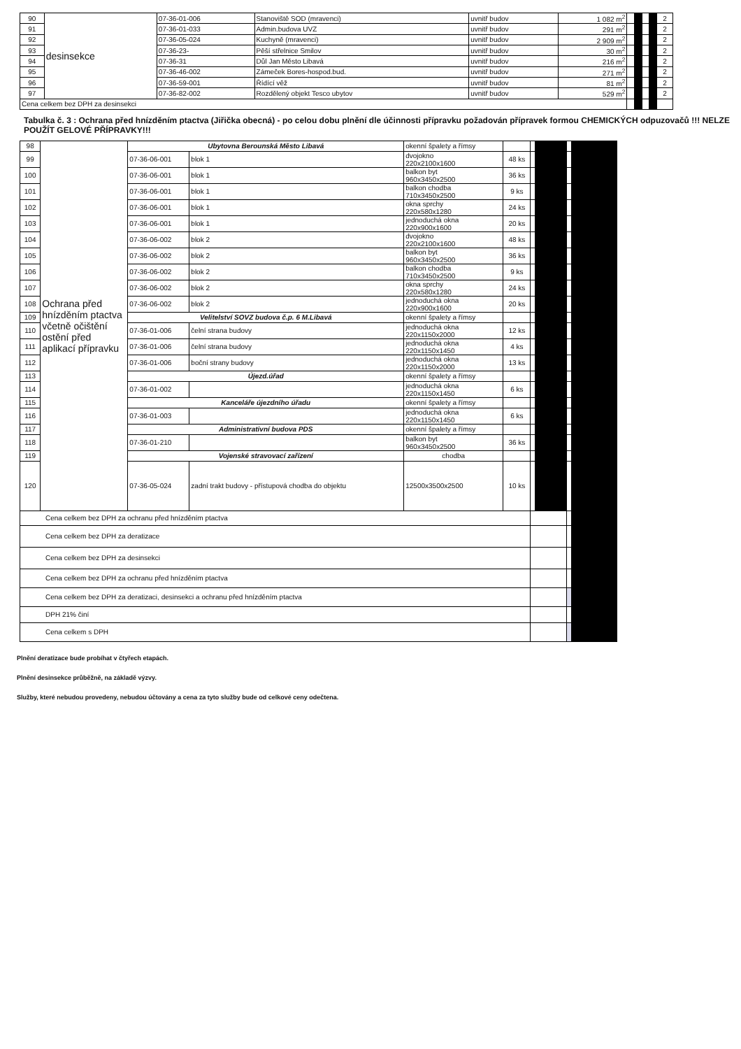| 90 | desinsekce | 07-36-01-006 | Stanoviště SOD (mravenci) | uvnitř budov | 1 082 m<sup>2</sup> | | | | | 2 |
| 91 | | 07-36-01-033 | Admin.budova UVZ | uvnitř budov | 291 m<sup>2</sup> | | | | | 2 |
| 92 | | 07-36-05-024 | Kuchyně (mravenci) | uvnitř budov | 2 909 m<sup>2</sup> | | | | | 2 |
| 93 | | 07-36-23- | Pěší střelnice Smilov | uvnitř budov | 30 m<sup>2</sup> | | | | | 2 |
| 94 | | 07-36-31 | Důl Jan Město Libavá | uvnitř budov | 216 m<sup>2</sup> | | | | | 2 |
| 95 | | 07-36-46-002 | Zámeček Bores-hospod.bud. | uvnitř budov | 271 m<sup>2</sup> | | | | | 2 |
| 96 | | 07-36-59-001 | Řídící věž | uvnitř budov | 81 m<sup>2</sup> | | | | | 2 |
| 97 | | 07-36-82-002 | Rozdělený objekt Tesco ubytov | uvnitř budov | 529 m<sup>2</sup> | | | | | 2 |
| Cena celkem bez DPH za desinsekci | | | | | | | | | | |
Tabulka č. 3 : Ochrana před hnízděním ptactva (Jiřička obecná) - po celou dobu plnění dle účinnosti přípravku požadován přípravek formou CHEMICKÝCH odpuzovačů !!! NELZE POUŽÍT GELOVÉ PŘÍPRAVKY!!!
| 98 | Ochrana před hnízděním ptactva včetně očištění ostění před aplikací přípravku | Ubytovna Berounská Město Libavá | | okenní špalety a římsy | | | | | |
| 99 | | 07-36-06-001 | blok 1 | dvojokno 220x2100x1600 | 48 ks | | | | |
| 100 | | 07-36-06-001 | blok 1 | balkon byt 960x3450x2500 | 36 ks | | | | |
| 101 | | 07-36-06-001 | blok 1 | balkon chodba 710x3450x2500 | 9 ks | | | | |
| 102 | | 07-36-06-001 | blok 1 | okna sprchy 220x580x1280 | 24 ks | | | | |
| 103 | | 07-36-06-001 | blok 1 | jednoduchá okna 220x900x1600 | 20 ks | | | | |
| 104 | | 07-36-06-002 | blok 2 | dvojokno 220x2100x1600 | 48 ks | | | | |
| 105 | | 07-36-06-002 | blok 2 | balkon byt 960x3450x2500 | 36 ks | | | | |
| 106 | | 07-36-06-002 | blok 2 | balkon chodba 710x3450x2500 | 9 ks | | | | |
| 107 | | 07-36-06-002 | blok 2 | okna sprchy 220x580x1280 | 24 ks | | | | |
| 108 | | 07-36-06-002 | blok 2 | jednoduchá okna 220x900x1600 | 20 ks | | | | |
| 109 | | Velitelství SOVZ budova č.p. 6 M.Libavá | | okenní špalety a římsy | | | | | |
| 110 | | 07-36-01-006 | čelní strana budovy | jednoduchá okna 220x1150x2000 | 12 ks | | | | |
| 111 | | 07-36-01-006 | čelní strana budovy | jednoduchá okna 220x1150x1450 | 4 ks | | | | |
| 112 | | 07-36-01-006 | boční strany budovy | jednoduchá okna 220x1150x2000 | 13 ks | | | | |
| 113 | | Újezd.úřad | | okenní špalety a římsy | | | | | |
| 114 | | 07-36-01-002 | | jednoduchá okna 220x1150x1450 | 6 ks | | | | |
| 115 | | Kanceláře újezdního úřadu | | okenní špalety a římsy | | | | | |
| 116 | | 07-36-01-003 | | jednoduchá okna 220x1150x1450 | 6 ks | | | | |
| 117 | | Administrativní budova PDS | | okenní špalety a římsy | | | | | |
| 118 | | 07-36-01-210 | | balkon byt 960x3450x2500 | 36 ks | | | | |
| 119 | | Vojenské stravovací zařízení | | chodba | | | | | |
| 120 | | 07-36-05-024 | zadní trakt budovy - přístupová chodba do objektu | 12500x3500x2500 | 10 ks | | | | |
| Cena celkem bez DPH za ochranu před hnízděním ptactva | | | | | | | | | |
| Cena celkem bez DPH za deratizace | | | | | | | | | |
| Cena celkem bez DPH za desinsekci | | | | | | | | | |
| Cena celkem bez DPH za ochranu před hnízděním ptactva | | | | | | | | | |
| Cena celkem bez DPH za deratizaci, desinsekci a ochranu před hnízděním ptactva | | | | | | | | | |
| DPH 21% činí | | | | | | | | | |
| Cena celkem s DPH | | | | | | | | | |
Plnění deratizace bude probíhat v čtyřech etapách.
Plnění desinsekce průběžně, na základě výzvy.
Služby, které nebudou provedeny, nebudou účtovány a cena za tyto služby bude od celkové ceny odečtena.